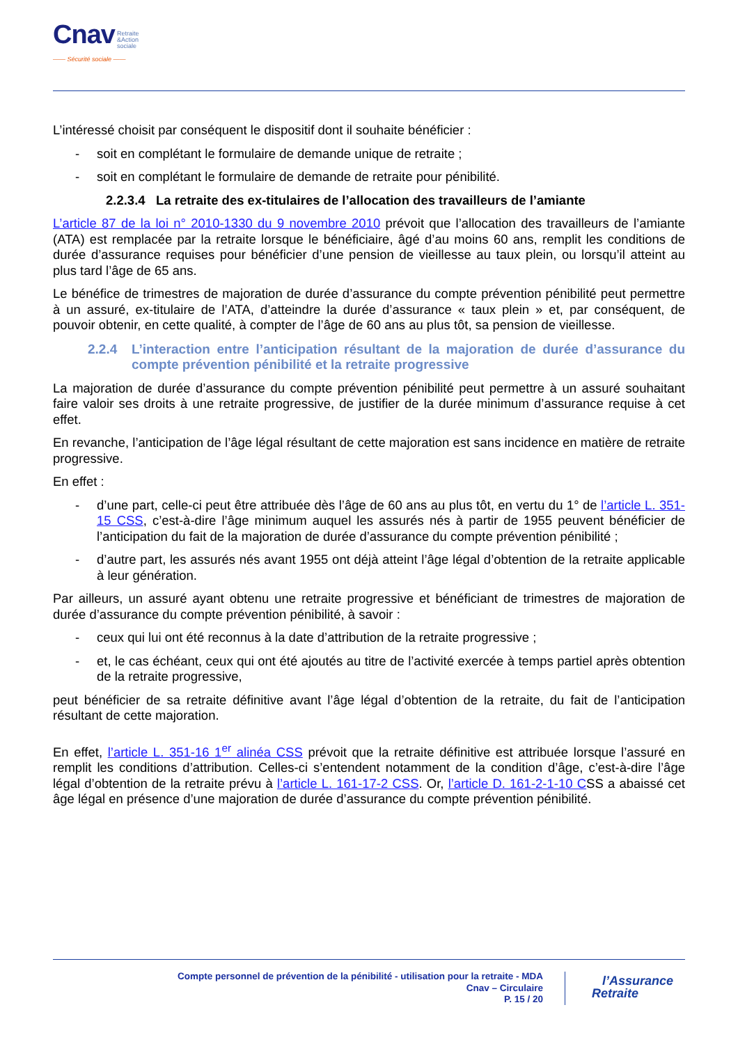Cnav Retraite
&Action
sociale
—— Sécurité sociale ——
L’intéressé choisit par conséquent le dispositif dont il souhaite bénéficier :
- soit en complétant le formulaire de demande unique de retraite ;
- soit en complétant le formulaire de demande de retraite pour pénibilité.
2.2.3.4 La retraite des ex-titulaires de l’allocation des travailleurs de l’amiante
L’article 87 de la loi n° 2010-1330 du 9 novembre 2010 prévoit que l’allocation des travailleurs de l’amiante (ATA) est remplacée par la retraite lorsque le bénéficiaire, âgé d’au moins 60 ans, remplit les conditions de durée d’assurance requises pour bénéficier d’une pension de vieillesse au taux plein, ou lorsqu’il atteint au plus tard l’âge de 65 ans.
Le bénéfice de trimestres de majoration de durée d’assurance du compte prévention pénibilité peut permettre à un assuré, ex-titulaire de l’ATA, d’atteindre la durée d’assurance « taux plein » et, par conséquent, de pouvoir obtenir, en cette qualité, à compter de l’âge de 60 ans au plus tôt, sa pension de vieillesse.
2.2.4 L’interaction entre l’anticipation résultant de la majoration de durée d’assurance du compte prévention pénibilité et la retraite progressive
La majoration de durée d’assurance du compte prévention pénibilité peut permettre à un assuré souhaitant faire valoir ses droits à une retraite progressive, de justifier de la durée minimum d’assurance requise à cet effet.
En revanche, l’anticipation de l’âge légal résultant de cette majoration est sans incidence en matière de retraite progressive.
En effet :
- d’une part, celle-ci peut être attribuée dès l’âge de 60 ans au plus tôt, en vertu du 1° de l’article L. 351-15 CSS, c’est-à-dire l’âge minimum auquel les assurés nés à partir de 1955 peuvent bénéficier de l’anticipation du fait de la majoration de durée d’assurance du compte prévention pénibilité ;
- d’autre part, les assurés nés avant 1955 ont déjà atteint l’âge légal d’obtention de la retraite applicable à leur génération.
Par ailleurs, un assuré ayant obtenu une retraite progressive et bénéficiant de trimestres de majoration de durée d’assurance du compte prévention pénibilité, à savoir :
- ceux qui lui ont été reconnus à la date d’attribution de la retraite progressive ;
- et, le cas échéant, ceux qui ont été ajoutés au titre de l’activité exercée à temps partiel après obtention de la retraite progressive,
peut bénéficier de sa retraite définitive avant l’âge légal d’obtention de la retraite, du fait de l’anticipation résultant de cette majoration.
En effet, l’article L. 351-16 1<sup>er</sup> alinéa CSS prévoit que la retraite définitive est attribuée lorsque l’assuré en remplit les conditions d’attribution. Celles-ci s’entendent notamment de la condition d’âge, c’est-à-dire l’âge légal d’obtention de la retraite prévu à l’article L. 161-17-2 CSS. Or, l’article D. 161-2-1-10 CSS a abaissé cet âge légal en présence d’une majoration de durée d’assurance du compte prévention pénibilité.
Compte personnel de prévention de la pénibilité - utilisation pour la retraite - MDA
Cnav – Circulaire
P. 15 / 20
l’Assurance
Retraite